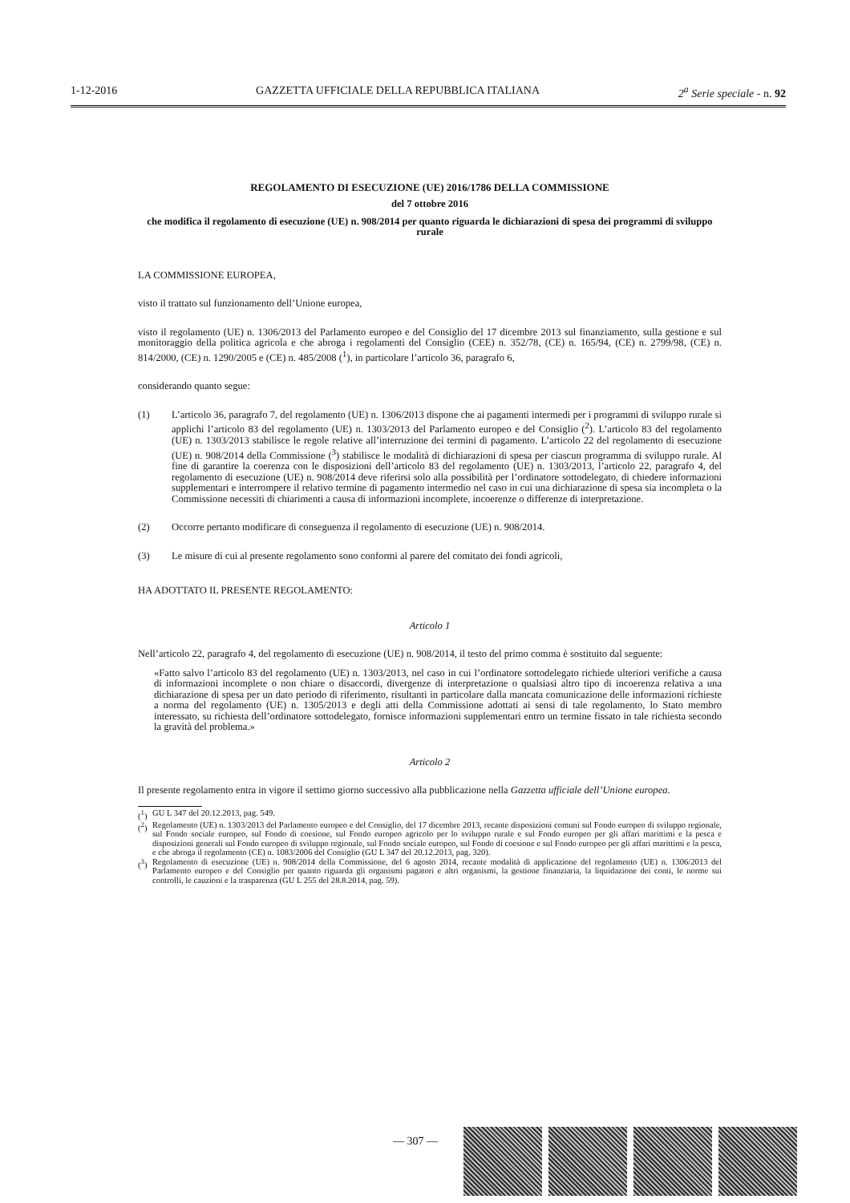1-12-2016 GAZZETTA UFFICIALE DELLA REPUBBLICA ITALIANA 2<sup>a</sup> Serie speciale - n. 92
REGOLAMENTO DI ESECUZIONE (UE) 2016/1786 DELLA COMMISSIONE
del 7 ottobre 2016
che modifica il regolamento di esecuzione (UE) n. 908/2014 per quanto riguarda le dichiarazioni di spesa dei programmi di sviluppo rurale
LA COMMISSIONE EUROPEA,
visto il trattato sul funzionamento dell’Unione europea,
visto il regolamento (UE) n. 1306/2013 del Parlamento europeo e del Consiglio del 17 dicembre 2013 sul finanziamento, sulla gestione e sul monitoraggio della politica agricola e che abroga i regolamenti del Consiglio (CEE) n. 352/78, (CE) n. 165/94, (CE) n. 2799/98, (CE) n. 814/2000, (CE) n. 1290/2005 e (CE) n. 485/2008 (<sup>1</sup>), in particolare l’articolo 36, paragrafo 6,
considerando quanto segue:
(1) L’articolo 36, paragrafo 7, del regolamento (UE) n. 1306/2013 dispone che ai pagamenti intermedi per i programmi di sviluppo rurale si applichi l’articolo 83 del regolamento (UE) n. 1303/2013 del Parlamento europeo e del Consiglio (<sup>2</sup>). L’articolo 83 del regolamento (UE) n. 1303/2013 stabilisce le regole relative all’interruzione dei termini di pagamento. L’articolo 22 del regolamento di esecuzione (UE) n. 908/2014 della Commissione (<sup>3</sup>) stabilisce le modalità di dichiarazioni di spesa per ciascun programma di sviluppo rurale. Al fine di garantire la coerenza con le disposizioni dell’articolo 83 del regolamento (UE) n. 1303/2013, l’articolo 22, paragrafo 4, del regolamento di esecuzione (UE) n. 908/2014 deve riferirsi solo alla possibilità per l’ordinatore sottodelegato, di chiedere informazioni supplementari e interrompere il relativo termine di pagamento intermedio nel caso in cui una dichiarazione di spesa sia incompleta o la Commissione necessiti di chiarimenti a causa di informazioni incomplete, incoerenze o differenze di interpretazione.
(2) Occorre pertanto modificare di conseguenza il regolamento di esecuzione (UE) n. 908/2014.
(3) Le misure di cui al presente regolamento sono conformi al parere del comitato dei fondi agricoli,
HA ADOTTATO IL PRESENTE REGOLAMENTO:
Articolo 1
Nell’articolo 22, paragrafo 4, del regolamento di esecuzione (UE) n. 908/2014, il testo del primo comma è sostituito dal seguente:
«Fatto salvo l’articolo 83 del regolamento (UE) n. 1303/2013, nel caso in cui l’ordinatore sottodelegato richiede ulteriori verifiche a causa di informazioni incomplete o non chiare o disaccordi, divergenze di interpretazione o qualsiasi altro tipo di incoerenza relativa a una dichiarazione di spesa per un dato periodo di riferimento, risultanti in particolare dalla mancata comunicazione delle informazioni richieste a norma del regolamento (UE) n. 1305/2013 e degli atti della Commissione adottati ai sensi di tale regolamento, lo Stato membro interessato, su richiesta dell’ordinatore sottodelegato, fornisce informazioni supplementari entro un termine fissato in tale richiesta secondo la gravità del problema.»
Articolo 2
Il presente regolamento entra in vigore il settimo giorno successivo alla pubblicazione nella Gazzetta ufficiale dell’Unione europea.
(<sup>1</sup>) GU L 347 del 20.12.2013, pag. 549.
(<sup>2</sup>) Regolamento (UE) n. 1303/2013 del Parlamento europeo e del Consiglio, del 17 dicembre 2013, recante disposizioni comuni sul Fondo europeo di sviluppo regionale, sul Fondo sociale europeo, sul Fondo di coesione, sul Fondo europeo agricolo per lo sviluppo rurale e sul Fondo europeo per gli affari marittimi e la pesca e disposizioni generali sul Fondo europeo di sviluppo regionale, sul Fondo sociale europeo, sul Fondo di coesione e sul Fondo europeo per gli affari marittimi e la pesca, e che abroga il regolamento (CE) n. 1083/2006 del Consiglio (GU L 347 del 20.12.2013, pag. 320).
(<sup>3</sup>) Regolamento di esecuzione (UE) n. 908/2014 della Commissione, del 6 agosto 2014, recante modalità di applicazione del regolamento (UE) n. 1306/2013 del Parlamento europeo e del Consiglio per quanto riguarda gli organismi pagatori e altri organismi, la gestione finanziaria, la liquidazione dei conti, le norme sui controlli, le cauzioni e la trasparenza (GU L 255 del 28.8.2014, pag. 59).
— 307 —